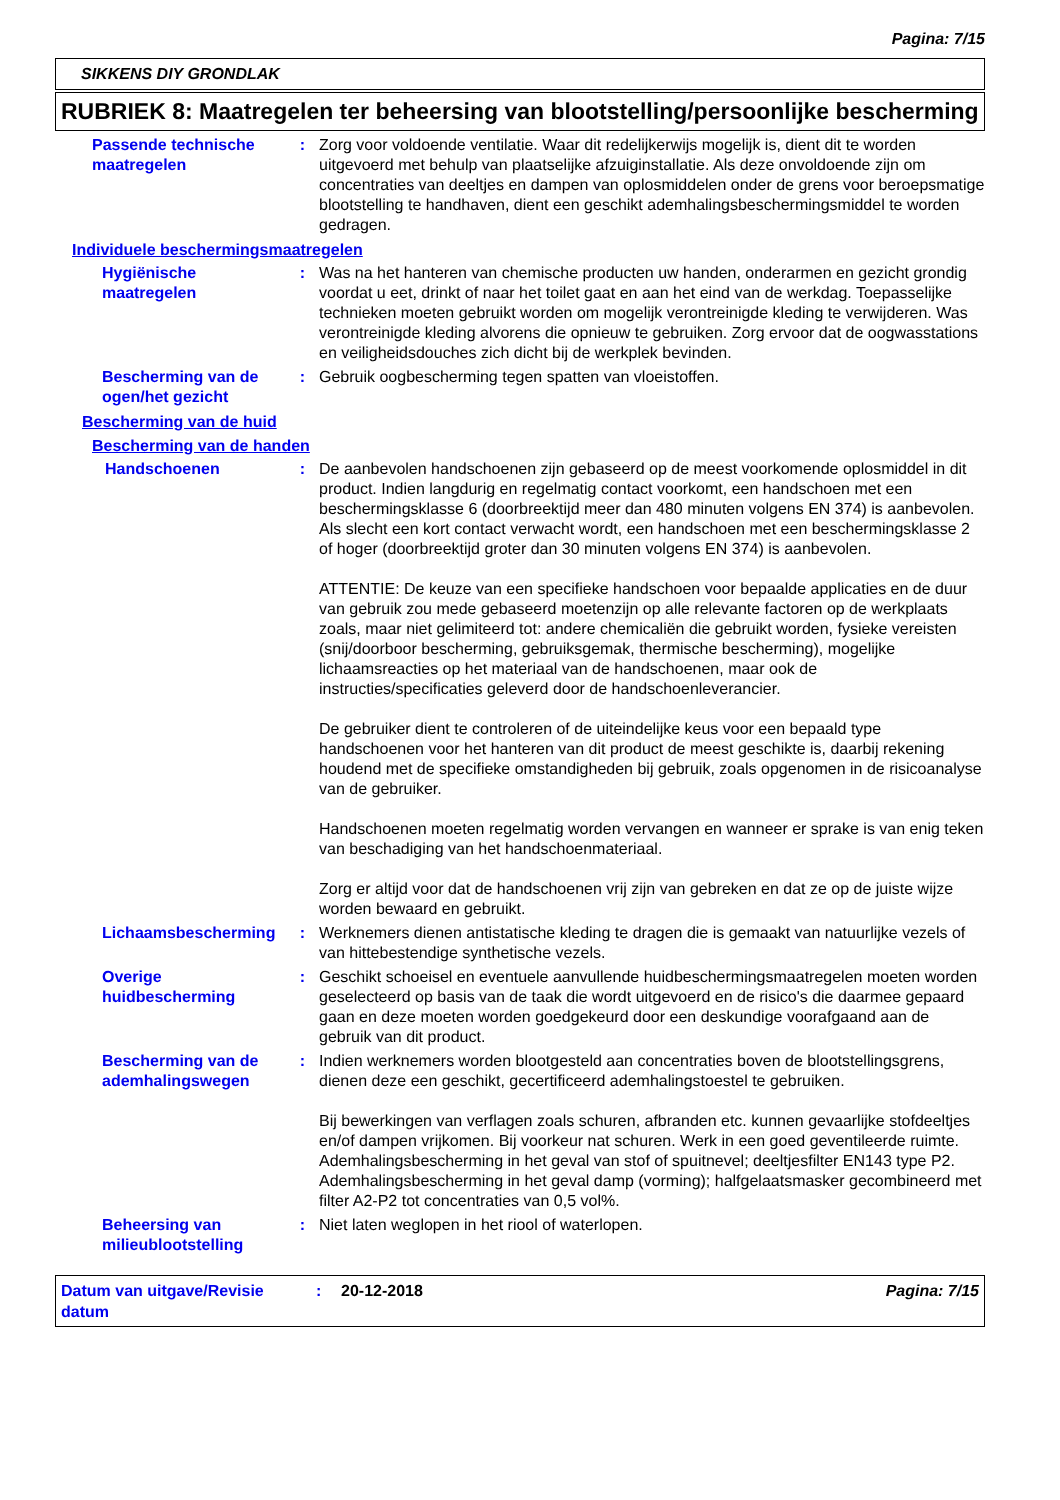Pagina: 7/15
SIKKENS DIY GRONDLAK
RUBRIEK 8: Maatregelen ter beheersing van blootstelling/persoonlijke bescherming
Passende technische maatregelen
: Zorg voor voldoende ventilatie. Waar dit redelijkerwijs mogelijk is, dient dit te worden uitgevoerd met behulp van plaatselijke afzuiginstallatie. Als deze onvoldoende zijn om concentraties van deeltjes en dampen van oplosmiddelen onder de grens voor beroepsmatige blootstelling te handhaven, dient een geschikt ademhalingsbeschermingsmiddel te worden gedragen.
Individuele beschermingsmaatregelen
Hygiënische maatregelen : Was na het hanteren van chemische producten uw handen, onderarmen en gezicht grondig voordat u eet, drinkt of naar het toilet gaat en aan het eind van de werkdag. Toepasselijke technieken moeten gebruikt worden om mogelijk verontreinigde kleding te verwijderen. Was verontreinigde kleding alvorens die opnieuw te gebruiken. Zorg ervoor dat de oogwasstations en veiligheidsdouches zich dicht bij de werkplek bevinden.
Bescherming van de ogen/het gezicht
: Gebruik oogbescherming tegen spatten van vloeistoffen.
Bescherming van de huid
Bescherming van de handen
Handschoenen : De aanbevolen handschoenen zijn gebaseerd op de meest voorkomende oplosmiddel in dit product. Indien langdurig en regelmatig contact voorkomt, een handschoen met een beschermingsklasse 6 (doorbreektijd meer dan 480 minuten volgens EN 374) is aanbevolen. Als slecht een kort contact verwacht wordt, een handschoen met een beschermingsklasse 2 of hoger (doorbreektijd groter dan 30 minuten volgens EN 374) is aanbevolen.
ATTENTIE: De keuze van een specifieke handschoen voor bepaalde applicaties en de duur van gebruik zou mede gebaseerd moetenzijn op alle relevante factoren op de werkplaats zoals, maar niet gelimiteerd tot: andere chemicaliën die gebruikt worden, fysieke vereisten (snij/doorboor bescherming, gebruiksgemak, thermische bescherming), mogelijke lichaamsreacties op het materiaal van de handschoenen, maar ook de instructies/specificaties geleverd door de handschoenleverancier.
De gebruiker dient te controleren of de uiteindelijke keus voor een bepaald type handschoenen voor het hanteren van dit product de meest geschikte is, daarbij rekening houdend met de specifieke omstandigheden bij gebruik, zoals opgenomen in de risicoanalyse van de gebruiker.
Handschoenen moeten regelmatig worden vervangen en wanneer er sprake is van enig teken van beschadiging van het handschoenmateriaal.
Zorg er altijd voor dat de handschoenen vrij zijn van gebreken en dat ze op de juiste wijze worden bewaard en gebruikt.
Lichaamsbescherming : Werknemers dienen antistatische kleding te dragen die is gemaakt van natuurlijke vezels of van hittebestendige synthetische vezels.
Overige huidbescherming : Geschikt schoeisel en eventuele aanvullende huidbeschermingsmaatregelen moeten worden geselecteerd op basis van de taak die wordt uitgevoerd en de risico's die daarmee gepaard gaan en deze moeten worden goedgekeurd door een deskundige voorafgaand aan de gebruik van dit product.
Bescherming van de ademhalingswegen
: Indien werknemers worden blootgesteld aan concentraties boven de blootstellingsgrens, dienen deze een geschikt, gecertificeerd ademhalingstoestel te gebruiken.
Bij bewerkingen van verflagen zoals schuren, afbranden etc. kunnen gevaarlijke stofdeeltjes en/of dampen vrijkomen. Bij voorkeur nat schuren. Werk in een goed geventileerde ruimte. Ademhalingsbescherming in het geval van stof of spuitnevel; deeltjesfilter EN143 type P2. Ademhalingsbescherming in het geval damp (vorming); halfgelaatsmasker gecombineerd met filter A2-P2 tot concentraties van 0,5 vol%.
Beheersing van milieublootstelling
: Niet laten weglopen in het riool of waterlopen.
Datum van uitgave/Revisie datum
: 20-12-2018 Pagina: 7/15